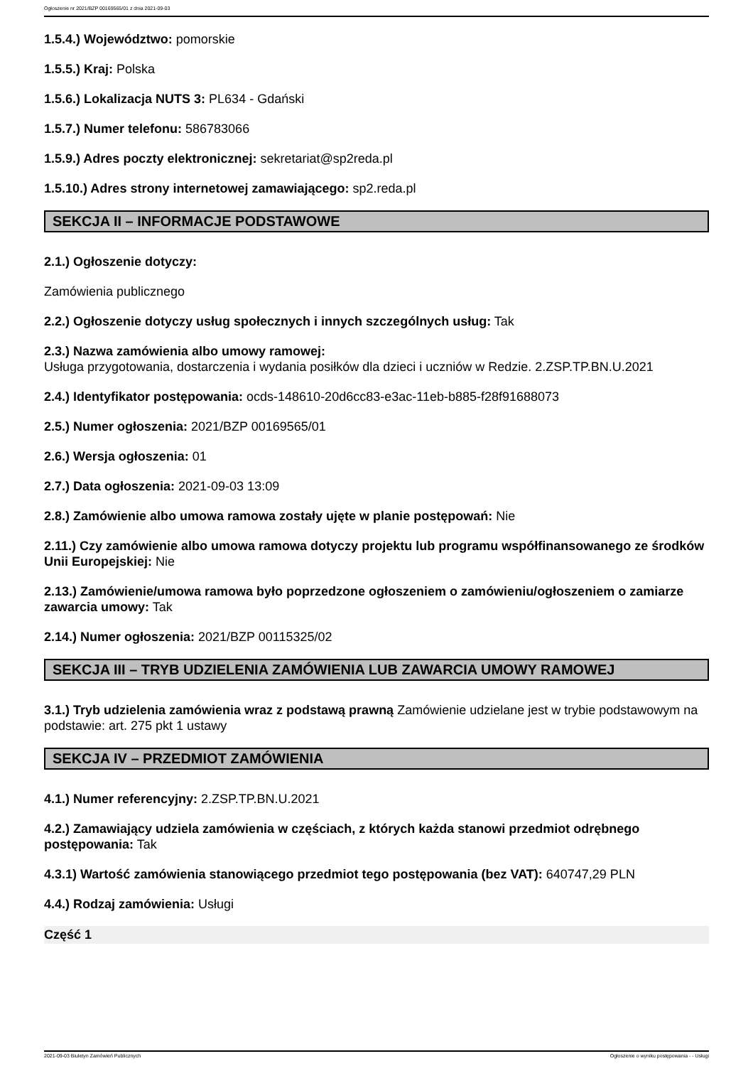Ogłoszenie nr 2021/BZP 00169565/01 z dnia 2021-09-03
1.5.4.) Województwo: pomorskie
1.5.5.) Kraj: Polska
1.5.6.) Lokalizacja NUTS 3: PL634 - Gdański
1.5.7.) Numer telefonu: 586783066
1.5.9.) Adres poczty elektronicznej: sekretariat@sp2reda.pl
1.5.10.) Adres strony internetowej zamawiającego: sp2.reda.pl
SEKCJA II – INFORMACJE PODSTAWOWE
2.1.) Ogłoszenie dotyczy:
Zamówienia publicznego
2.2.) Ogłoszenie dotyczy usług społecznych i innych szczególnych usług: Tak
2.3.) Nazwa zamówienia albo umowy ramowej:
Usługa przygotowania, dostarczenia i wydania posiłków dla dzieci i uczniów w Redzie. 2.ZSP.TP.BN.U.2021
2.4.) Identyfikator postępowania: ocds-148610-20d6cc83-e3ac-11eb-b885-f28f91688073
2.5.) Numer ogłoszenia: 2021/BZP 00169565/01
2.6.) Wersja ogłoszenia: 01
2.7.) Data ogłoszenia: 2021-09-03 13:09
2.8.) Zamówienie albo umowa ramowa zostały ujęte w planie postępowań: Nie
2.11.) Czy zamówienie albo umowa ramowa dotyczy projektu lub programu współfinansowanego ze środków Unii Europejskiej: Nie
2.13.) Zamówienie/umowa ramowa było poprzedzone ogłoszeniem o zamówieniu/ogłoszeniem o zamiarze zawarcia umowy: Tak
2.14.) Numer ogłoszenia: 2021/BZP 00115325/02
SEKCJA III – TRYB UDZIELENIA ZAMÓWIENIA LUB ZAWARCIA UMOWY RAMOWEJ
3.1.) Tryb udzielenia zamówienia wraz z podstawą prawną Zamówienie udzielane jest w trybie podstawowym na podstawie: art. 275 pkt 1 ustawy
SEKCJA IV – PRZEDMIOT ZAMÓWIENIA
4.1.) Numer referencyjny: 2.ZSP.TP.BN.U.2021
4.2.) Zamawiający udziela zamówienia w częściach, z których każda stanowi przedmiot odrębnego postępowania: Tak
4.3.1) Wartość zamówienia stanowiącego przedmiot tego postępowania (bez VAT): 640747,29 PLN
4.4.) Rodzaj zamówienia: Usługi
Część 1
2021-09-03 Biuletyn Zamówień Publicznych Ogłoszenie o wyniku postępowania - - Usługi